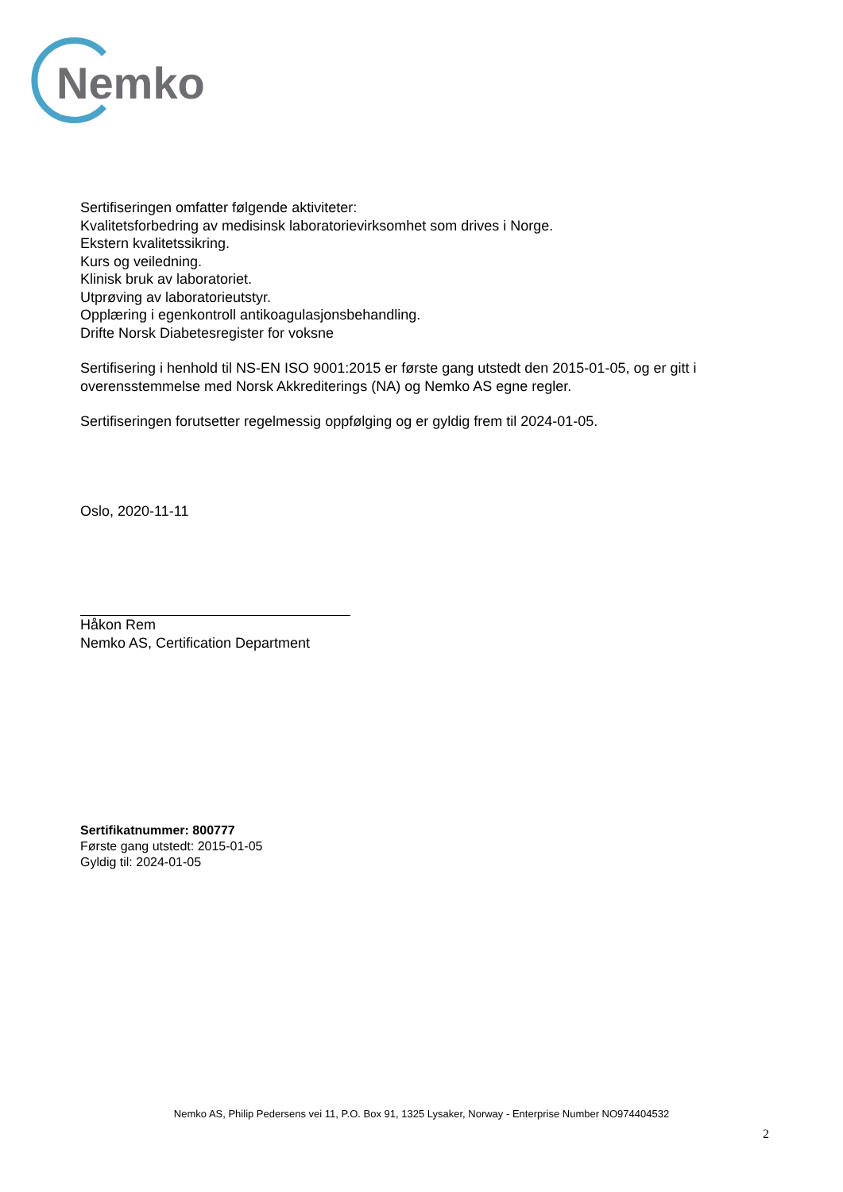Nemko
Sertifiseringen omfatter følgende aktiviteter:
Kvalitetsforbedring av medisinsk laboratorievirksomhet som drives i Norge.
Ekstern kvalitetssikring.
Kurs og veiledning.
Klinisk bruk av laboratoriet.
Utprøving av laboratorieutstyr.
Opplæring i egenkontroll antikoagulasjonsbehandling.
Drifte Norsk Diabetesregister for voksne
Sertifisering i henhold til NS-EN ISO 9001:2015 er første gang utstedt den 2015-01-05, og er gitt i overensstemmelse med Norsk Akkrediterings (NA) og Nemko AS egne regler.
Sertifiseringen forutsetter regelmessig oppfølging og er gyldig frem til 2024-01-05.
Oslo, 2020-11-11
Håkon Rem
Nemko AS, Certification Department
Sertifikatnummer: 800777
Første gang utstedt: 2015-01-05
Gyldig til: 2024-01-05
Nemko AS, Philip Pedersens vei 11, P.O. Box 91, 1325 Lysaker, Norway - Enterprise Number NO974404532
2